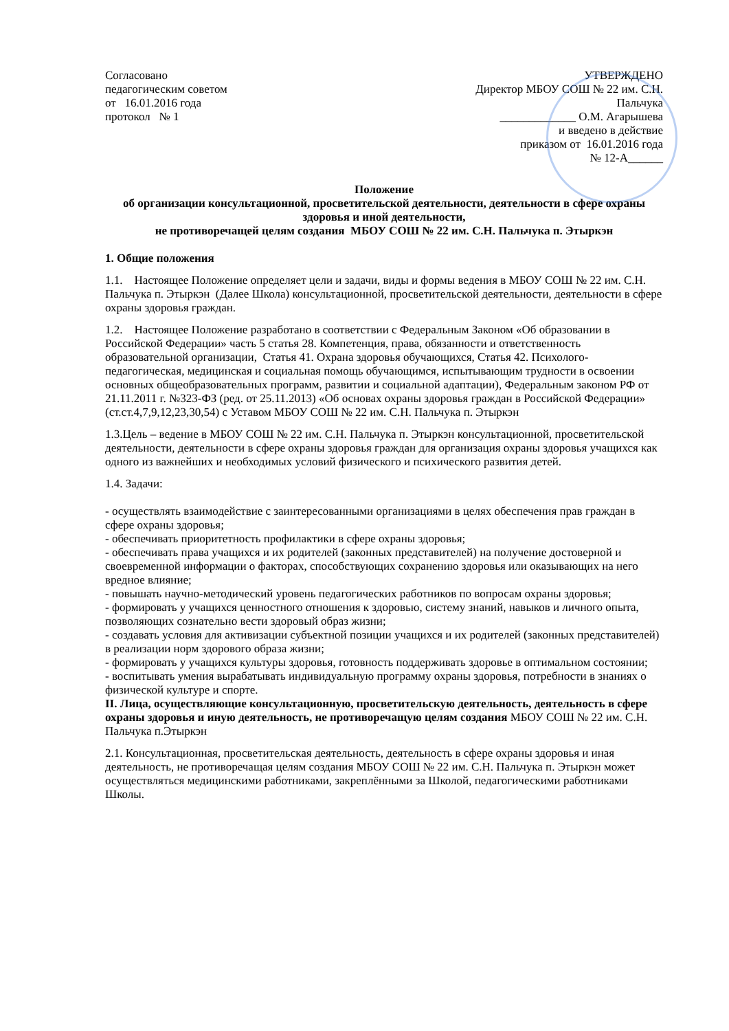Согласовано
педагогическим советом
от 16.01.2016 года
протокол № 1
УТВЕРЖДЕНО
Директор МБОУ СОШ № 22 им. С.Н.
Пальчука
_____________ О.М. Агарышева
и введено в действие
приказом от 16.01.2016 года
№ 12-А______
Положение
об организации консультационной, просветительской деятельности, деятельности в сфере охраны здоровья и иной деятельности,
не противоречащей целям создания МБОУ СОШ № 22 им. С.Н. Пальчука п. Этыркэн
1. Общие положения
1.1. Настоящее Положение определяет цели и задачи, виды и формы ведения в МБОУ СОШ № 22 им. С.Н. Пальчука п. Этыркэн (Далее Школа) консультационной, просветительской деятельности, деятельности в сфере охраны здоровья граждан.
1.2. Настоящее Положение разработано в соответствии с Федеральным Законом «Об образовании в Российской Федерации» часть 5 статья 28. Компетенция, права, обязанности и ответственность образовательной организации, Статья 41. Охрана здоровья обучающихся, Статья 42. Психолого-педагогическая, медицинская и социальная помощь обучающимся, испытывающим трудности в освоении основных общеобразовательных программ, развитии и социальной адаптации), Федеральным законом РФ от 21.11.2011 г. №323-ФЗ (ред. от 25.11.2013) «Об основах охраны здоровья граждан в Российской Федерации» (ст.ст.4,7,9,12,23,30,54) с Уставом МБОУ СОШ № 22 им. С.Н. Пальчука п. Этыркэн
1.3.Цель – ведение в МБОУ СОШ № 22 им. С.Н. Пальчука п. Этыркэн консультационной, просветительской деятельности, деятельности в сфере охраны здоровья граждан для организация охраны здоровья учащихся как одного из важнейших и необходимых условий физического и психического развития детей.
1.4. Задачи:
- осуществлять взаимодействие с заинтересованными организациями в целях обеспечения прав граждан в сфере охраны здоровья;
- обеспечивать приоритетность профилактики в сфере охраны здоровья;
- обеспечивать права учащихся и их родителей (законных представителей) на получение достоверной и своевременной информации о факторах, способствующих сохранению здоровья или оказывающих на него вредное влияние;
- повышать научно-методический уровень педагогических работников по вопросам охраны здоровья;
- формировать у учащихся ценностного отношения к здоровью, систему знаний, навыков и личного опыта, позволяющих сознательно вести здоровый образ жизни;
- создавать условия для активизации субъектной позиции учащихся и их родителей (законных представителей) в реализации норм здорового образа жизни;
- формировать у учащихся культуры здоровья, готовность поддерживать здоровье в оптимальном состоянии;
- воспитывать умения вырабатывать индивидуальную программу охраны здоровья, потребности в знаниях о физической культуре и спорте.
II. Лица, осуществляющие консультационную, просветительскую деятельность, деятельность в сфере охраны здоровья и иную деятельность, не противоречащую целям создания МБОУ СОШ № 22 им. С.Н. Пальчука п.Этыркэн
2.1. Консультационная, просветительская деятельность, деятельность в сфере охраны здоровья и иная деятельность, не противоречащая целям создания МБОУ СОШ № 22 им. С.Н. Пальчука п. Этыркэн может осуществляться медицинскими работниками, закреплёнными за Школой, педагогическими работниками Школы.